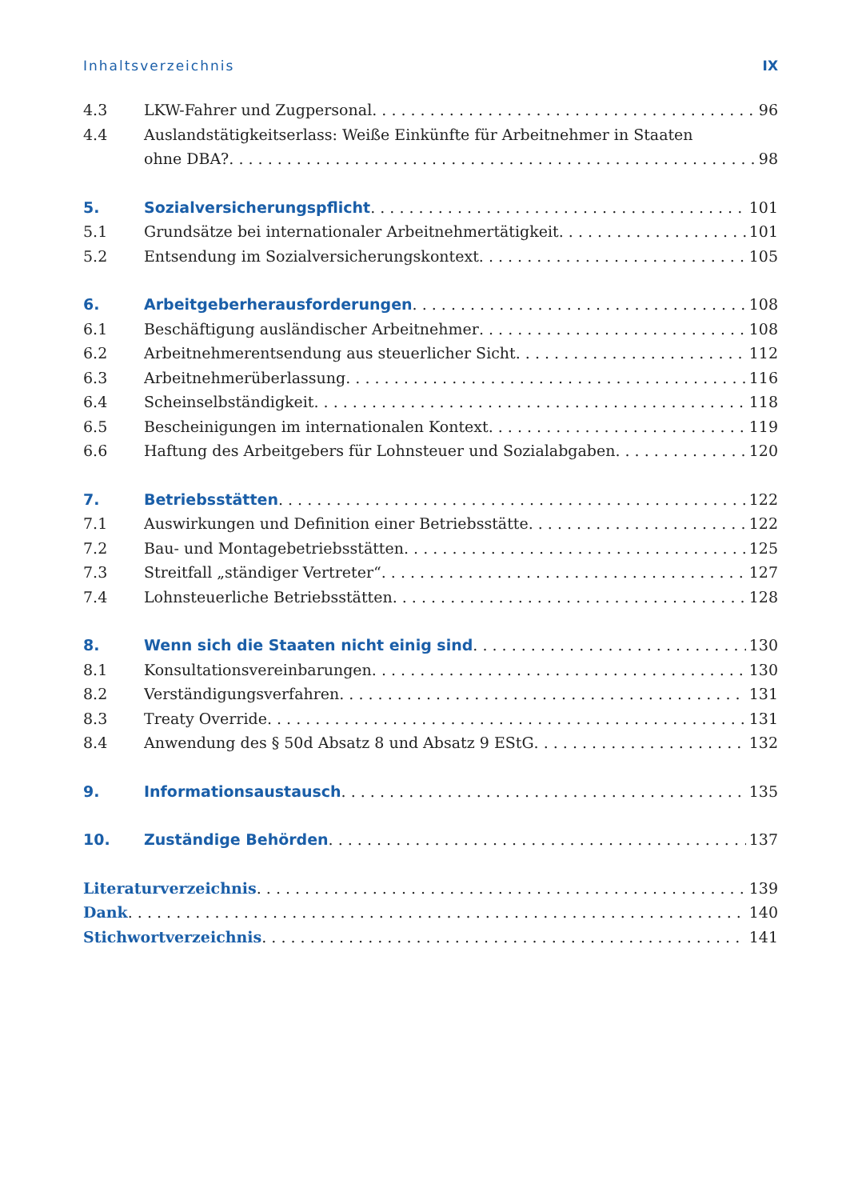Inhaltsverzeichnis IX
4.3
LKW-Fahrer und Zugpersonal
96
4.4
Auslandstätigkeitserlass: Weiße Einkünfte für Arbeitnehmer in Staaten
ohne DBA?
98
5.
Sozialversicherungspflicht
101
5.1
Grundsätze bei internationaler Arbeitnehmertätigkeit
101
5.2
Entsendung im Sozialversicherungskontext
105
6.
Arbeitgeberherausforderungen
108
6.1
Beschäftigung ausländischer Arbeitnehmer
108
6.2
Arbeitnehmerentsendung aus steuerlicher Sicht
112
6.3
Arbeitnehmerüberlassung
116
6.4
Scheinselbständigkeit
118
6.5
Bescheinigungen im internationalen Kontext
119
6.6
Haftung des Arbeitgebers für Lohnsteuer und Sozialabgaben
120
7.
Betriebsstätten
122
7.1
Auswirkungen und Definition einer Betriebsstätte
122
7.2
Bau- und Montagebetriebsstätten
125
7.3
Streitfall „ständiger Vertreter“
127
7.4
Lohnsteuerliche Betriebsstätten
128
8.
Wenn sich die Staaten nicht einig sind
130
8.1
Konsultationsvereinbarungen
130
8.2
Verständigungsverfahren
131
8.3
Treaty Override
131
8.4
Anwendung des § 50d Absatz 8 und Absatz 9 EStG
132
9.
Informationsaustausch
135
10.
Zuständige Behörden
137
Literaturverzeichnis
139
Dank
140
Stichwortverzeichnis
141